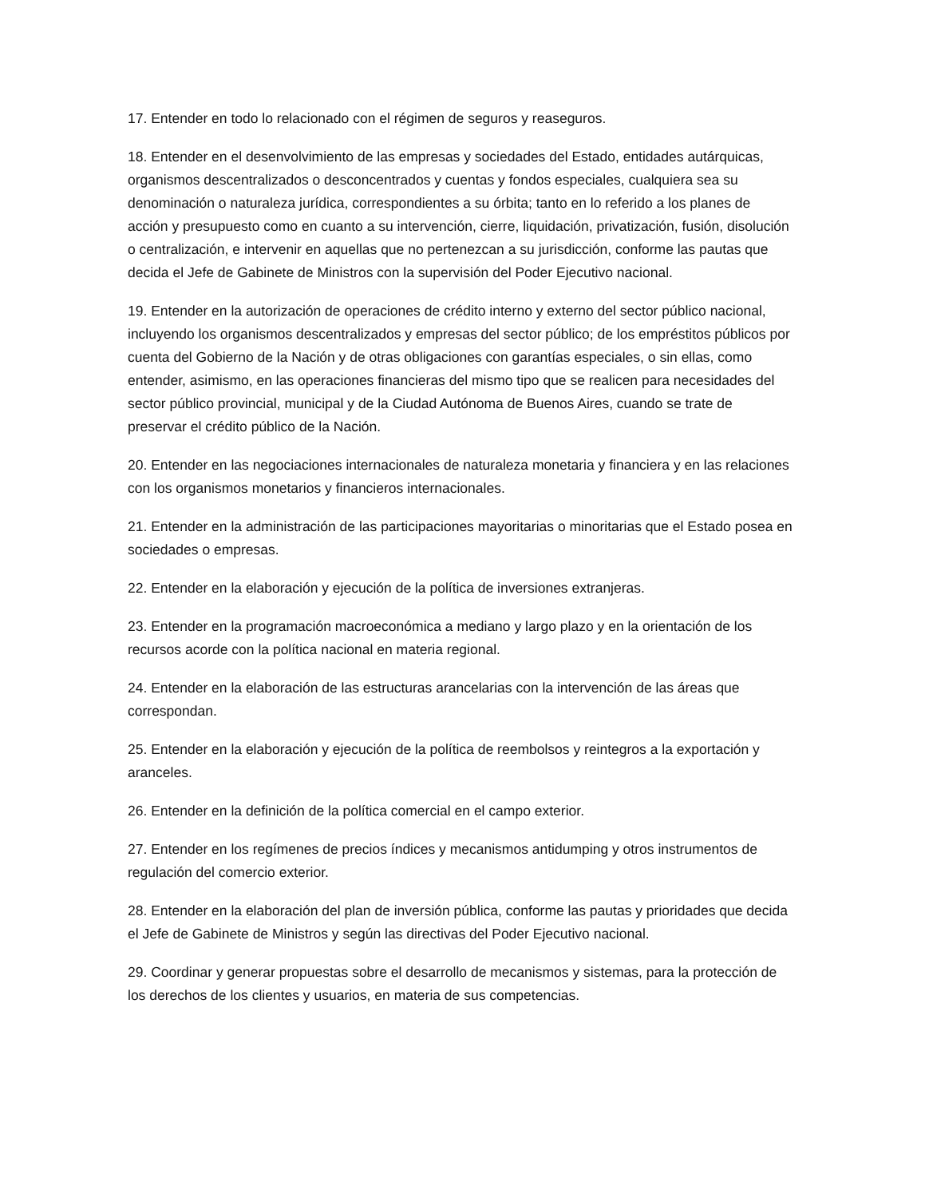17. Entender en todo lo relacionado con el régimen de seguros y reaseguros.
18. Entender en el desenvolvimiento de las empresas y sociedades del Estado, entidades autárquicas, organismos descentralizados o desconcentrados y cuentas y fondos especiales, cualquiera sea su denominación o naturaleza jurídica, correspondientes a su órbita; tanto en lo referido a los planes de acción y presupuesto como en cuanto a su intervención, cierre, liquidación, privatización, fusión, disolución o centralización, e intervenir en aquellas que no pertenezcan a su jurisdicción, conforme las pautas que decida el Jefe de Gabinete de Ministros con la supervisión del Poder Ejecutivo nacional.
19. Entender en la autorización de operaciones de crédito interno y externo del sector público nacional, incluyendo los organismos descentralizados y empresas del sector público; de los empréstitos públicos por cuenta del Gobierno de la Nación y de otras obligaciones con garantías especiales, o sin ellas, como entender, asimismo, en las operaciones financieras del mismo tipo que se realicen para necesidades del sector público provincial, municipal y de la Ciudad Autónoma de Buenos Aires, cuando se trate de preservar el crédito público de la Nación.
20. Entender en las negociaciones internacionales de naturaleza monetaria y financiera y en las relaciones con los organismos monetarios y financieros internacionales.
21. Entender en la administración de las participaciones mayoritarias o minoritarias que el Estado posea en sociedades o empresas.
22. Entender en la elaboración y ejecución de la política de inversiones extranjeras.
23. Entender en la programación macroeconómica a mediano y largo plazo y en la orientación de los recursos acorde con la política nacional en materia regional.
24. Entender en la elaboración de las estructuras arancelarias con la intervención de las áreas que correspondan.
25. Entender en la elaboración y ejecución de la política de reembolsos y reintegros a la exportación y aranceles.
26. Entender en la definición de la política comercial en el campo exterior.
27. Entender en los regímenes de precios índices y mecanismos antidumping y otros instrumentos de regulación del comercio exterior.
28. Entender en la elaboración del plan de inversión pública, conforme las pautas y prioridades que decida el Jefe de Gabinete de Ministros y según las directivas del Poder Ejecutivo nacional.
29. Coordinar y generar propuestas sobre el desarrollo de mecanismos y sistemas, para la protección de los derechos de los clientes y usuarios, en materia de sus competencias.